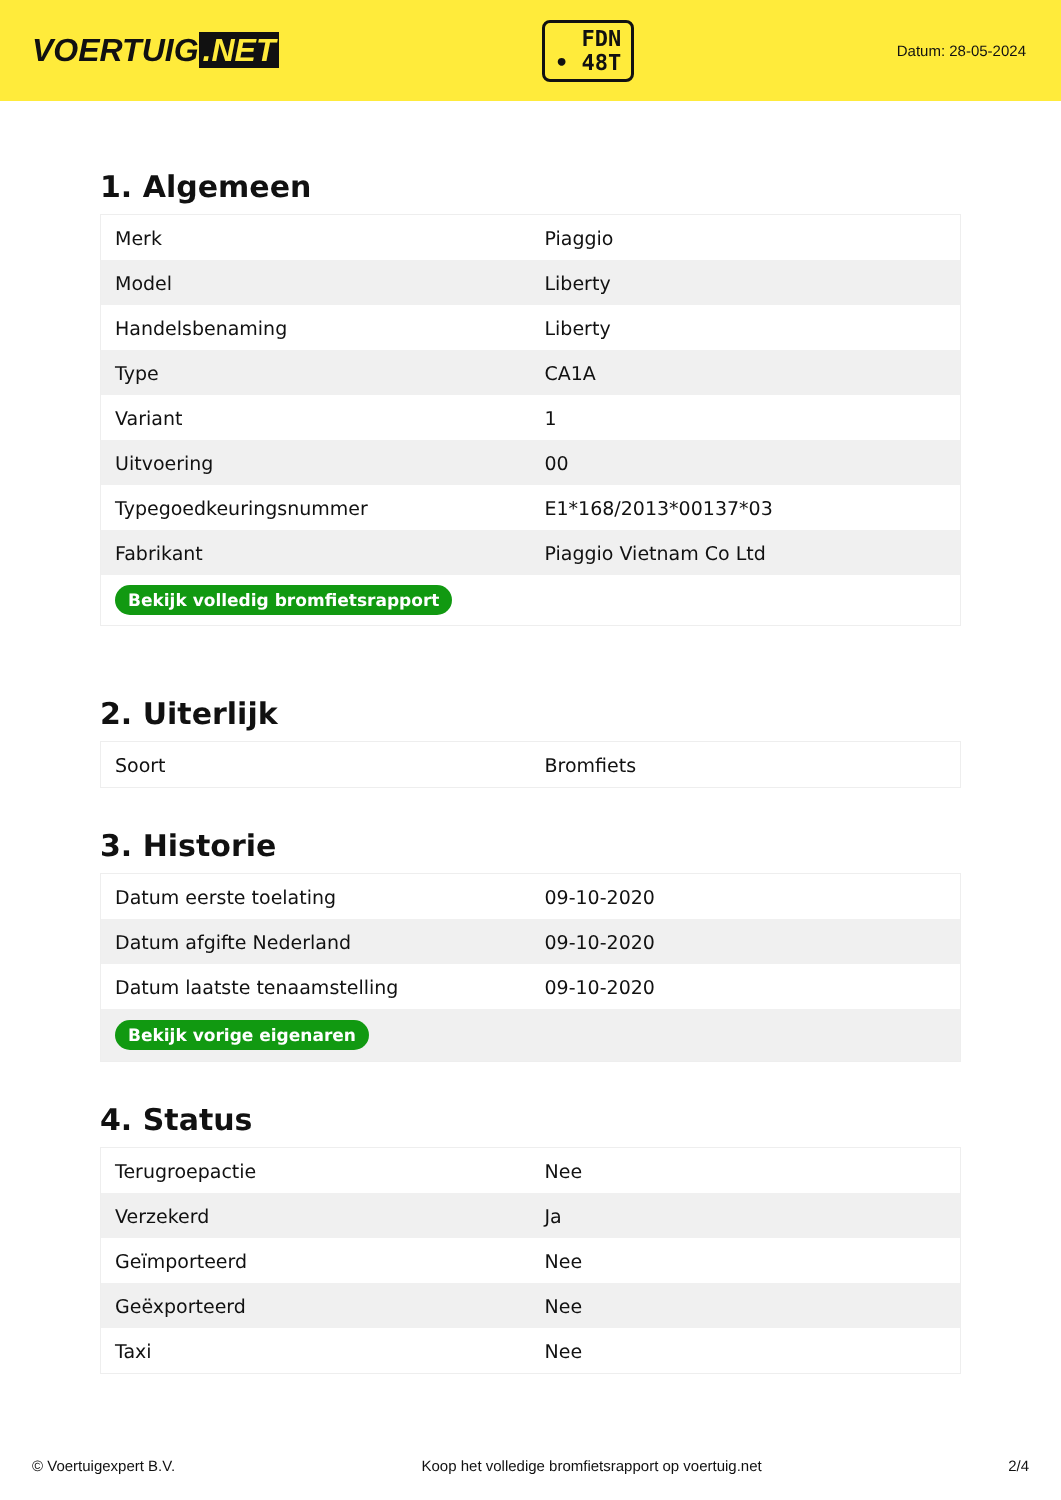VOERTUIG.NET
FDN
• 48T
Datum: 28-05-2024
1. Algemeen
| Merk | Piaggio |
| Model | Liberty |
| Handelsbenaming | Liberty |
| Type | CA1A |
| Variant | 1 |
| Uitvoering | 00 |
| Typegoedkeuringsnummer | E1*168/2013*00137*03 |
| Fabrikant | Piaggio Vietnam Co Ltd |
| Bekijk volledig bromfietsrapport | |
2. Uiterlijk
| Soort | Bromfiets |
3. Historie
| Datum eerste toelating | 09-10-2020 |
| Datum afgifte Nederland | 09-10-2020 |
| Datum laatste tenaamstelling | 09-10-2020 |
| Bekijk vorige eigenaren | |
4. Status
| Terugroepactie | Nee |
| Verzekerd | Ja |
| Geïmporteerd | Nee |
| Geëxporteerd | Nee |
| Taxi | Nee |
© Voertuigexpert B.V. Koop het volledige bromfietsrapport op voertuig.net 2/4